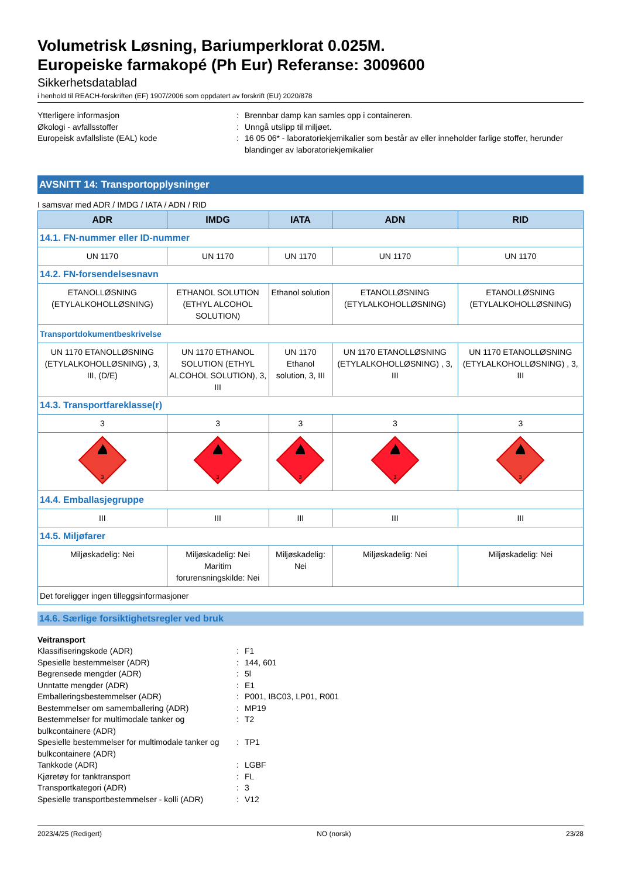Volumetrisk Løsning, Bariumperklorat 0.025M.
Europeiske farmakopé (Ph Eur) Referanse: 3009600
Sikkerhetsdatablad
i henhold til REACH-forskriften (EF) 1907/2006 som oppdatert av forskrift (EU) 2020/878
Ytterligere informasjon
:
Brennbar damp kan samles opp i containeren.
Økologi - avfallsstoffer
:
Unngå utslipp til miljøet.
Europeisk avfallsliste (EAL) kode
:
16 05 06* - laboratoriekjemikalier som består av eller inneholder farlige stoffer, herunder blandinger av laboratoriekjemikalier
AVSNITT 14: Transportopplysninger
I samsvar med ADR / IMDG / IATA / ADN / RID
| ADR | IMDG | IATA | ADN | RID |
| --- | --- | --- | --- | --- |
| 14.1. FN-nummer eller ID-nummer | | | | |
| UN 1170 | UN 1170 | UN 1170 | UN 1170 | UN 1170 |
| 14.2. FN-forsendelsesnavn | | | | |
| ETANOLLØSNING (ETYLALKOHOLLØSNING) | ETHANOL SOLUTION (ETHYL ALCOHOL SOLUTION) | Ethanol solution | ETANOLLØSNING (ETYLALKOHOLLØSNING) | ETANOLLØSNING (ETYLALKOHOLLØSNING) |
| Transportdokumentbeskrivelse | | | | |
| UN 1170 ETANOLLØSNING (ETYLALKOHOLLØSNING) , 3, III, (D/E) | UN 1170 ETHANOL SOLUTION (ETHYL ALCOHOL SOLUTION), 3, III | UN 1170 Ethanol solution, 3, III | UN 1170 ETANOLLØSNING (ETYLALKOHOLLØSNING) , 3, III | UN 1170 ETANOLLØSNING (ETYLALKOHOLLØSNING) , 3, III |
| 14.3. Transportfareklasse(r) | | | | |
| 3 | 3 | 3 | 3 | 3 |
| 3 | 3 | 3 | 3 | 3 |
| 14.4. Emballasjegruppe | | | | |
| III | III | III | III | III |
| 14.5. Miljøfarer | | | | |
| Miljøskadelig: Nei | Miljøskadelig: Nei Maritim forurensningskilde: Nei | Miljøskadelig: Nei | Miljøskadelig: Nei | Miljøskadelig: Nei |
| Det foreligger ingen tilleggsinformasjoner | | | | |
14.6. Særlige forsiktighetsregler ved bruk
Veitransport
Klassifiseringskode (ADR)
:
F1
Spesielle bestemmelser (ADR)
:
144, 601
Begrensede mengder (ADR)
:
5l
Unntatte mengder (ADR)
:
E1
Emballeringsbestemmelser (ADR)
:
P001, IBC03, LP01, R001
Bestemmelser om samemballering (ADR)
:
MP19
Bestemmelser for multimodale tanker og bulkcontainere (ADR)
:
T2
Spesielle bestemmelser for multimodale tanker og bulkcontainere (ADR)
:
TP1
Tankkode (ADR)
:
LGBF
Kjøretøy for tanktransport
:
FL
Transportkategori (ADR)
:
3
Spesielle transportbestemmelser - kolli (ADR)
:
V12
2023/4/25 (Redigert) NO (norsk) 23/28